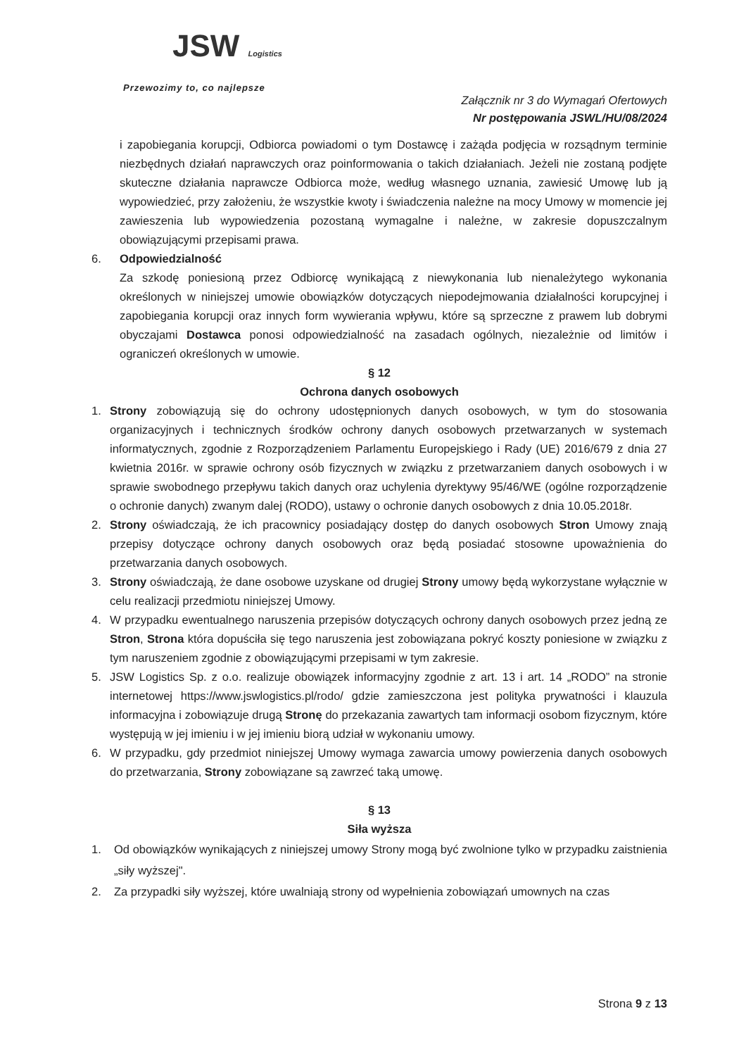JSW Logistics
Przewozimy to, co najlepsze
Załącznik nr 3 do Wymagań Ofertowych
Nr postępowania JSWL/HU/08/2024
i zapobiegania korupcji, Odbiorca powiadomi o tym Dostawcę i zażąda podjęcia w rozsądnym terminie niezbędnych działań naprawczych oraz poinformowania o takich działaniach. Jeżeli nie zostaną podjęte skuteczne działania naprawcze Odbiorca może, według własnego uznania, zawiesić Umowę lub ją wypowiedzieć, przy założeniu, że wszystkie kwoty i świadczenia należne na mocy Umowy w momencie jej zawieszenia lub wypowiedzenia pozostaną wymagalne i należne, w zakresie dopuszczalnym obowiązującymi przepisami prawa.
6. Odpowiedzialność
Za szkodę poniesioną przez Odbiorcę wynikającą z niewykonania lub nienależytego wykonania określonych w niniejszej umowie obowiązków dotyczących niepodejmowania działalności korupcyjnej i zapobiegania korupcji oraz innych form wywierania wpływu, które są sprzeczne z prawem lub dobrymi obyczajami Dostawca ponosi odpowiedzialność na zasadach ogólnych, niezależnie od limitów i ograniczeń określonych w umowie.
§ 12
Ochrona danych osobowych
1. Strony zobowiązują się do ochrony udostępnionych danych osobowych, w tym do stosowania organizacyjnych i technicznych środków ochrony danych osobowych przetwarzanych w systemach informatycznych, zgodnie z Rozporządzeniem Parlamentu Europejskiego i Rady (UE) 2016/679 z dnia 27 kwietnia 2016r. w sprawie ochrony osób fizycznych w związku z przetwarzaniem danych osobowych i w sprawie swobodnego przepływu takich danych oraz uchylenia dyrektywy 95/46/WE (ogólne rozporządzenie o ochronie danych) zwanym dalej (RODO), ustawy o ochronie danych osobowych z dnia 10.05.2018r.
2. Strony oświadczają, że ich pracownicy posiadający dostęp do danych osobowych Stron Umowy znają przepisy dotyczące ochrony danych osobowych oraz będą posiadać stosowne upoważnienia do przetwarzania danych osobowych.
3. Strony oświadczają, że dane osobowe uzyskane od drugiej Strony umowy będą wykorzystane wyłącznie w celu realizacji przedmiotu niniejszej Umowy.
4. W przypadku ewentualnego naruszenia przepisów dotyczących ochrony danych osobowych przez jedną ze Stron, Strona która dopuściła się tego naruszenia jest zobowiązana pokryć koszty poniesione w związku z tym naruszeniem zgodnie z obowiązującymi przepisami w tym zakresie.
5. JSW Logistics Sp. z o.o. realizuje obowiązek informacyjny zgodnie z art. 13 i art. 14 „RODO” na stronie internetowej https://www.jswlogistics.pl/rodo/ gdzie zamieszczona jest polityka prywatności i klauzula informacyjna i zobowiązuje drugą Stronę do przekazania zawartych tam informacji osobom fizycznym, które występują w jej imieniu i w jej imieniu biorą udział w wykonaniu umowy.
6. W przypadku, gdy przedmiot niniejszej Umowy wymaga zawarcia umowy powierzenia danych osobowych do przetwarzania, Strony zobowiązane są zawrzeć taką umowę.
§ 13
Siła wyższa
1. Od obowiązków wynikających z niniejszej umowy Strony mogą być zwolnione tylko w przypadku zaistnienia „siły wyższej".
2. Za przypadki siły wyższej, które uwalniają strony od wypełnienia zobowiązań umownych na czas
Strona 9 z 13